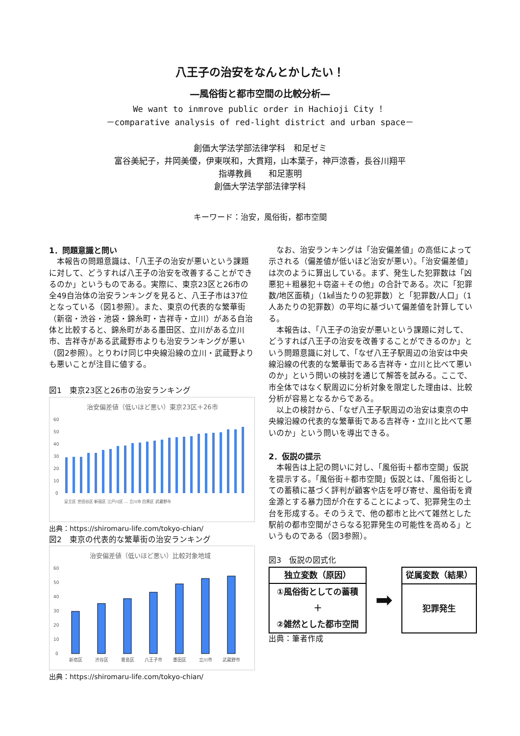八王子の治安をなんとかしたい！
―風俗街と都市空間の比較分析―
We want to inmrove public order in Hachioji City ！
－comparative analysis of red-light district and urban space－
創価大学法学部法律学科　和足ゼミ
富谷美紀子，井岡美優，伊東咲和，大貫翔，山本葉子，神戸涼香，長谷川翔平
指導教員　　和足憲明
創価大学法学部法律学科
キーワード：治安，風俗街，都市空間
1．問題意識と問い
本報告の問題意識は、「八王子の治安が悪いという課題に対して、どうすれば八王子の治安を改善することができるのか」というものである。実際に、東京23区と26市の全49自治体の治安ランキングを見ると、八王子市は37位となっている（図1参照）。また、東京の代表的な繁華街（新宿・渋谷・池袋・錦糸町・吉祥寺・立川）がある自治体と比較すると、錦糸町がある墨田区、立川がある立川市、吉祥寺がある武蔵野市よりも治安ランキングが悪い（図2参照）。とりわけ同じ中央線沿線の立川・武蔵野よりも悪いことが注目に値する。
図1　東京23区と26市の治安ランキング
治安偏差値（低いほど悪い）東京23区＋26市
60
50
40
30
20
10
0
足立区 世田谷区 新宿区 江戸川区 … 立川市 目黒区 武蔵野市
出典：https://shiromaru-life.com/tokyo-chian/
図2　東京の代表的な繁華街の治安ランキング
治安偏差値（低いほど悪い）比較対象地域
60
50
40
30
20
10
0
新宿区
渋谷区
豊島区
八王子市
墨田区
立川市
武蔵野市
出典：https://shiromaru-life.com/tokyo-chian/
なお、治安ランキングは「治安偏差値」の高低によって示される（偏差値が低いほど治安が悪い）。「治安偏差値」は次のように算出している。まず、発生した犯罪数は「凶悪犯＋粗暴犯＋窃盗＋その他」の合計である。次に「犯罪数/地区面積」（1㎢当たりの犯罪数）と「犯罪数/人口」（1人あたりの犯罪数）の平均に基づいて偏差値を計算している。
本報告は、「八王子の治安が悪いという課題に対して、どうすれば八王子の治安を改善することができるのか」という問題意識に対して、「なぜ八王子駅周辺の治安は中央線沿線の代表的な繁華街である吉祥寺・立川と比べて悪いのか」という問いの検討を通じて解答を試みる。ここで、市全体ではなく駅周辺に分析対象を限定した理由は、比較分析が容易となるからである。
以上の検討から、「なぜ八王子駅周辺の治安は東京の中央線沿線の代表的な繁華街である吉祥寺・立川と比べて悪いのか」という問いを導出できる。
2．仮説の提示
本報告は上記の問いに対し、「風俗街＋都市空間」仮説を提示する。「風俗街＋都市空間」仮説とは、「風俗街としての蓄積に基づく評判が顧客や店を呼び寄せ、風俗街を資金源とする暴力団が介在することによって、犯罪発生の土台を形成する。そのうえで、他の都市と比べて雑然とした駅前の都市空間がさらなる犯罪発生の可能性を高める」というものである（図3参照）。
図3　仮説の図式化
独立変数（原因）
①風俗街としての蓄積
＋
②雑然とした都市空間
➡
従属変数（結果）
犯罪発生
出典：筆者作成